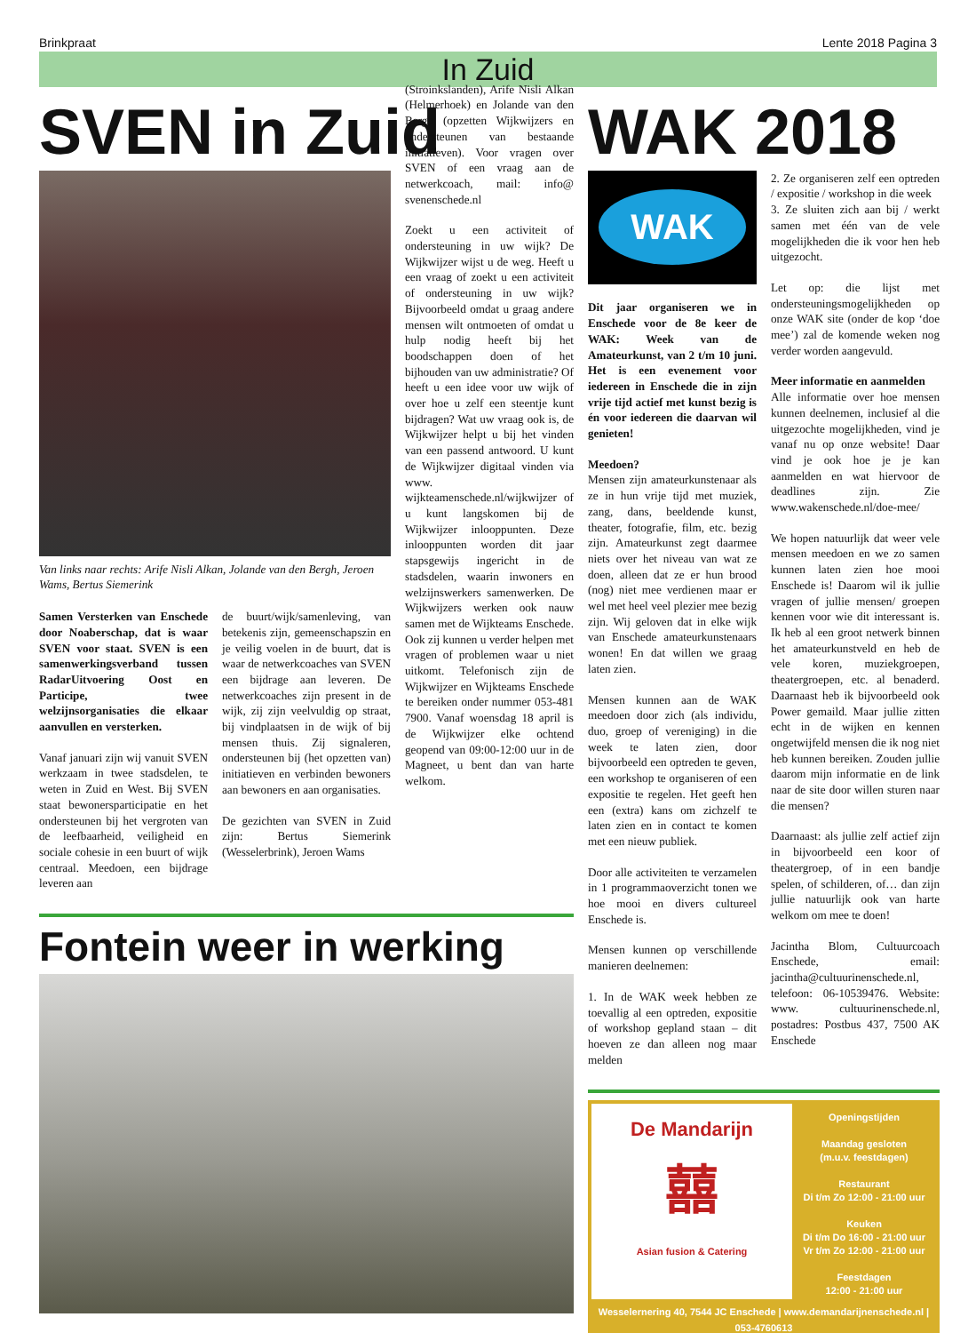Brinkpraat Lente 2018 Pagina 3
In Zuid
SVEN in Zuid
Van links naar rechts: Arife Nisli Alkan, Jolande van den Bergh, Jeroen Wams, Bertus Siemerink
Samen Versterken van Enschede door Noaberschap, dat is waar SVEN voor staat. SVEN is een samenwerkingsverband tussen RadarUitvoering Oost en Participe, twee welzijnsorganisaties die elkaar aanvullen en versterken.
Vanaf januari zijn wij vanuit SVEN werkzaam in twee stadsdelen, te weten in Zuid en West. Bij SVEN staat bewonersparticipatie en het ondersteunen bij het vergroten van de leefbaarheid, veiligheid en sociale cohesie in een buurt of wijk centraal. Meedoen, een bijdrage leveren aan
de buurt/wijk/samenleving, van betekenis zijn, gemeenschapszin en je veilig voelen in de buurt, dat is waar de netwerkcoaches van SVEN een bijdrage aan leveren. De netwerkcoaches zijn present in de wijk, zij zijn veelvuldig op straat, bij vindplaatsen in de wijk of bij mensen thuis. Zij signaleren, ondersteunen bij (het opzetten van) initiatieven en verbinden bewoners aan bewoners en aan organisaties.
De gezichten van SVEN in Zuid zijn: Bertus Siemerink (Wesselerbrink), Jeroen Wams
(Stroinkslanden), Arife Nisli Alkan (Helmerhoek) en Jolande van den Bergh (opzetten Wijkwijzers en ondersteunen van bestaande initiatieven). Voor vragen over SVEN of een vraag aan de netwerkcoach, mail: info@ svenenschede.nl
Zoekt u een activiteit of ondersteuning in uw wijk? De Wijkwijzer wijst u de weg. Heeft u een vraag of zoekt u een activiteit of ondersteuning in uw wijk? Bijvoorbeeld omdat u graag andere mensen wilt ontmoeten of omdat u hulp nodig heeft bij het boodschappen doen of het bijhouden van uw administratie? Of heeft u een idee voor uw wijk of over hoe u zelf een steentje kunt bijdragen? Wat uw vraag ook is, de Wijkwijzer helpt u bij het vinden van een passend antwoord. U kunt de Wijkwijzer digitaal vinden via www. wijkteamenschede.nl/wijkwijzer of u kunt langskomen bij de Wijkwijzer inlooppunten. Deze inlooppunten worden dit jaar stapsgewijs ingericht in de stadsdelen, waarin inwoners en welzijnswerkers samenwerken. De Wijkwijzers werken ook nauw samen met de Wijkteams Enschede. Ook zij kunnen u verder helpen met vragen of problemen waar u niet uitkomt. Telefonisch zijn de Wijkwijzer en Wijkteams Enschede te bereiken onder nummer 053-481 7900. Vanaf woensdag 18 april is de Wijkwijzer elke ochtend geopend van 09:00-12:00 uur in de Magneet, u bent dan van harte welkom.
Fontein weer in werking
WAK 2018
WAK
Dit jaar organiseren we in Enschede voor de 8e keer de WAK: Week van de Amateurkunst, van 2 t/m 10 juni. Het is een evenement voor iedereen in Enschede die in zijn vrije tijd actief met kunst bezig is én voor iedereen die daarvan wil genieten!
Meedoen?
Mensen zijn amateurkunstenaar als ze in hun vrije tijd met muziek, zang, dans, beeldende kunst, theater, fotografie, film, etc. bezig zijn. Amateurkunst zegt daarmee niets over het niveau van wat ze doen, alleen dat ze er hun brood (nog) niet mee verdienen maar er wel met heel veel plezier mee bezig zijn. Wij geloven dat in elke wijk van Enschede amateurkunstenaars wonen! En dat willen we graag laten zien.
Mensen kunnen aan de WAK meedoen door zich (als individu, duo, groep of vereniging) in die week te laten zien, door bijvoorbeeld een optreden te geven, een workshop te organiseren of een expositie te regelen. Het geeft hen een (extra) kans om zichzelf te laten zien en in contact te komen met een nieuw publiek.
Door alle activiteiten te verzamelen in 1 programmaoverzicht tonen we hoe mooi en divers cultureel Enschede is.
Mensen kunnen op verschillende manieren deelnemen:
1. In de WAK week hebben ze toevallig al een optreden, expositie of workshop gepland staan – dit hoeven ze dan alleen nog maar melden
2. Ze organiseren zelf een optreden / expositie / workshop in die week
3. Ze sluiten zich aan bij / werkt samen met één van de vele mogelijkheden die ik voor hen heb uitgezocht.
Let op: die lijst met ondersteuningsmogelijkheden op onze WAK site (onder de kop ‘doe mee’) zal de komende weken nog verder worden aangevuld.
Meer informatie en aanmelden
Alle informatie over hoe mensen kunnen deelnemen, inclusief al die uitgezochte mogelijkheden, vind je vanaf nu op onze website! Daar vind je ook hoe je je kan aanmelden en wat hiervoor de deadlines zijn. Zie www.wakenschede.nl/doe-mee/
We hopen natuurlijk dat weer vele mensen meedoen en we zo samen kunnen laten zien hoe mooi Enschede is! Daarom wil ik jullie vragen of jullie mensen/ groepen kennen voor wie dit interessant is. Ik heb al een groot netwerk binnen het amateurkunstveld en heb de vele koren, muziekgroepen, theatergroepen, etc. al benaderd. Daarnaast heb ik bijvoorbeeld ook Power gemaild. Maar jullie zitten echt in de wijken en kennen ongetwijfeld mensen die ik nog niet heb kunnen bereiken. Zouden jullie daarom mijn informatie en de link naar de site door willen sturen naar die mensen?
Daarnaast: als jullie zelf actief zijn in bijvoorbeeld een koor of theatergroep, of in een bandje spelen, of schilderen, of… dan zijn jullie natuurlijk ook van harte welkom om mee te doen!
Jacintha Blom, Cultuurcoach Enschede, email: jacintha@cultuurinenschede.nl, telefoon: 06-10539476. Website: www. cultuurinenschede.nl, postadres: Postbus 437, 7500 AK Enschede
De Mandarijn
囍
Asian fusion & Catering
Openingstijden
Maandag gesloten
(m.u.v. feestdagen)
Restaurant
Di t/m Zo 12:00 - 21:00 uur
Keuken
Di t/m Do 16:00 - 21:00 uur
Vr t/m Zo 12:00 - 21:00 uur
Feestdagen
12:00 - 21:00 uur
Wesselernering 40, 7544 JC Enschede | www.demandarijnenschede.nl | 053-4760613